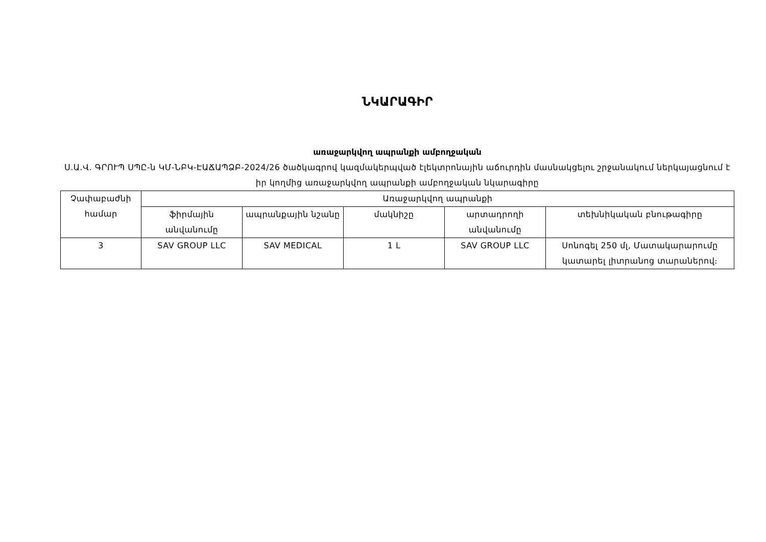ՆԿԱՐԱԳԻՐ
առաջարկվող ապրանքի ամբողջական
Ս.Ա.Վ. ԳՐՈՒՊ ՍՊԸ-ն ԿՄ-ՆԲԿ-ԷԱՃԱՊՁԲ-2024/26 ծածկագրով կազմակերպված էլեկտրոնային աճուրդին մասնակցելու շրջանակում ներկայացնում է իր կողմից առաջարկվող ապրանքի ամբողջական նկարագիրը
| Չափաբաժնի համար | Առաջարկվող ապրանքի | | | | |
| --- | --- | --- | --- | --- | --- |
| | ֆիրմային անվանումը | ապրանքային նշանը | մակնիշը | արտադրողի անվանումը | տեխնիկական բնութագիրը |
| 3 | SAV GROUP LLC | SAV MEDICAL | 1 L | SAV GROUP LLC | Սոնոգել 250 մլ, Մատակարարումը կատարել լիտրանոց տարաներով։ |